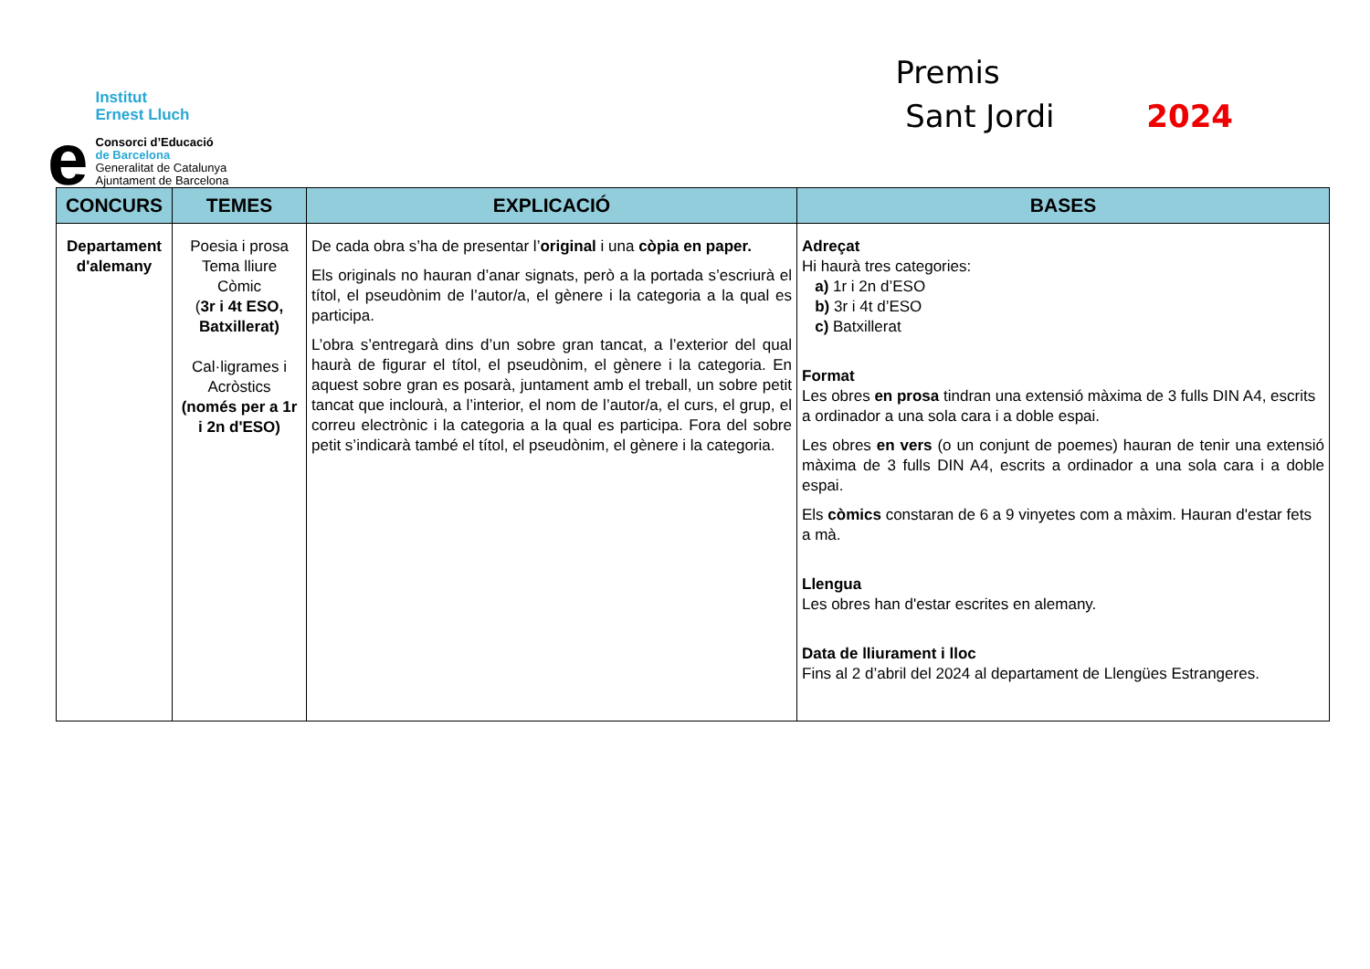e
Institut
Ernest Lluch
Consorci d’Educació
de Barcelona
Generalitat de Catalunya
Ajuntament de Barcelona
Premis
Sant Jordi 2024
| CONCURS | TEMES | EXPLICACIÓ | BASES |
| --- | --- | --- | --- |
| Departament d'alemany | Poesia i prosa Tema lliure Còmic ( 3r i 4t ESO, Batxillerat) Cal·ligrames i Acròstics (només per a 1r i 2n d'ESO) | De cada obra s’ha de presentar l’ original i una còpia en paper. Els originals no hauran d’anar signats, però a la portada s’escriurà el títol, el pseudònim de l’autor/a, el gènere i la categoria a la qual es participa. L’obra s’entregarà dins d’un sobre gran tancat, a l’exterior del qual haurà de figurar el títol, el pseudònim, el gènere i la categoria. En aquest sobre gran es posarà, juntament amb el treball, un sobre petit tancat que inclourà, a l’interior, el nom de l’autor/a, el curs, el grup, el correu electrònic i la categoria a la qual es participa. Fora del sobre petit s’indicarà també el títol, el pseudònim, el gènere i la categoria. | Adreçat Hi haurà tres categories: a) 1r i 2n d’ESO b) 3r i 4t d’ESO c) Batxillerat Format Les obres en prosa tindran una extensió màxima de 3 fulls DIN A4, escrits a ordinador a una sola cara i a doble espai. Les obres en vers (o un conjunt de poemes) hauran de tenir una extensió màxima de 3 fulls DIN A4, escrits a ordinador a una sola cara i a doble espai. Els còmics constaran de 6 a 9 vinyetes com a màxim. Hauran d'estar fets a mà. Llengua Les obres han d'estar escrites en alemany. Data de lliurament i lloc Fins al 2 d’abril del 2024 al departament de Llengües Estrangeres. |